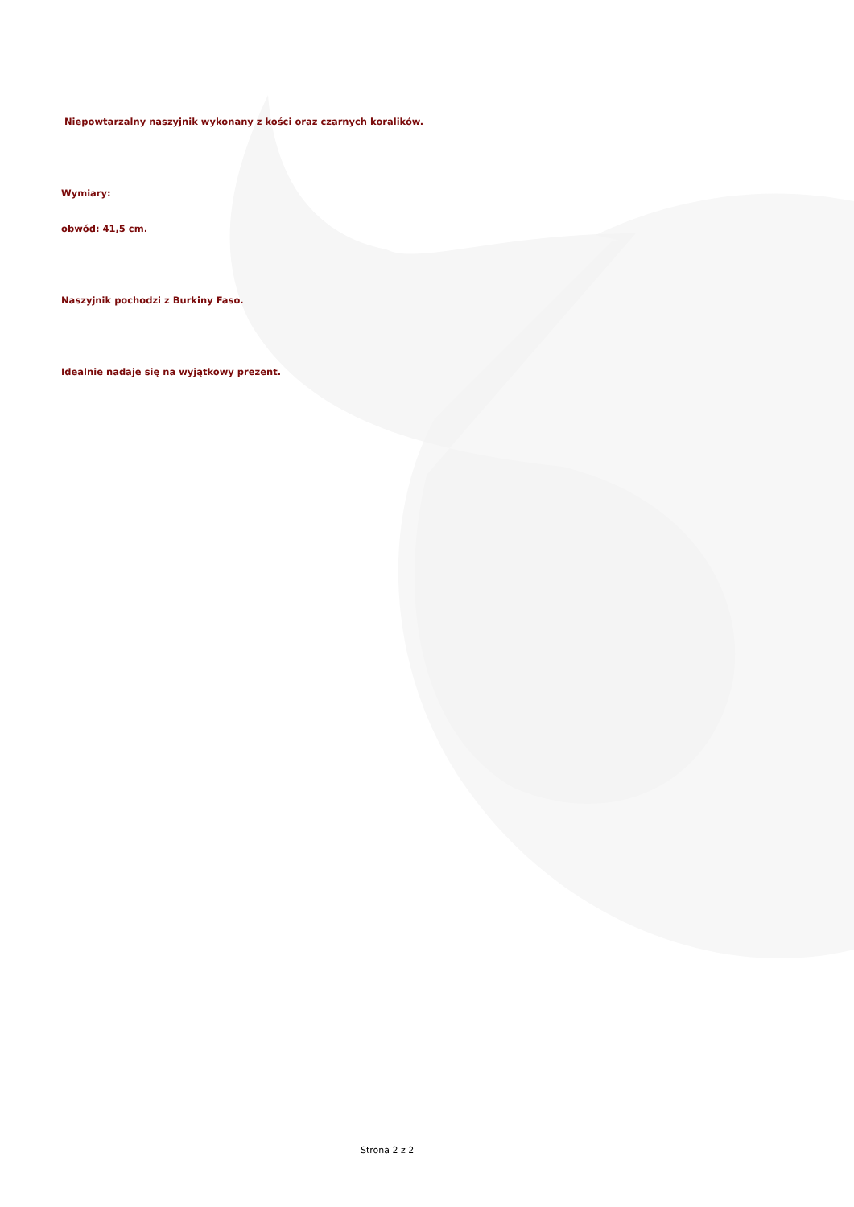Niepowtarzalny naszyjnik wykonany z kości oraz czarnych koralików.
Wymiary:
obwód: 41,5 cm.
Naszyjnik pochodzi z Burkiny Faso.
Idealnie nadaje się na wyjątkowy prezent.
Strona 2 z 2